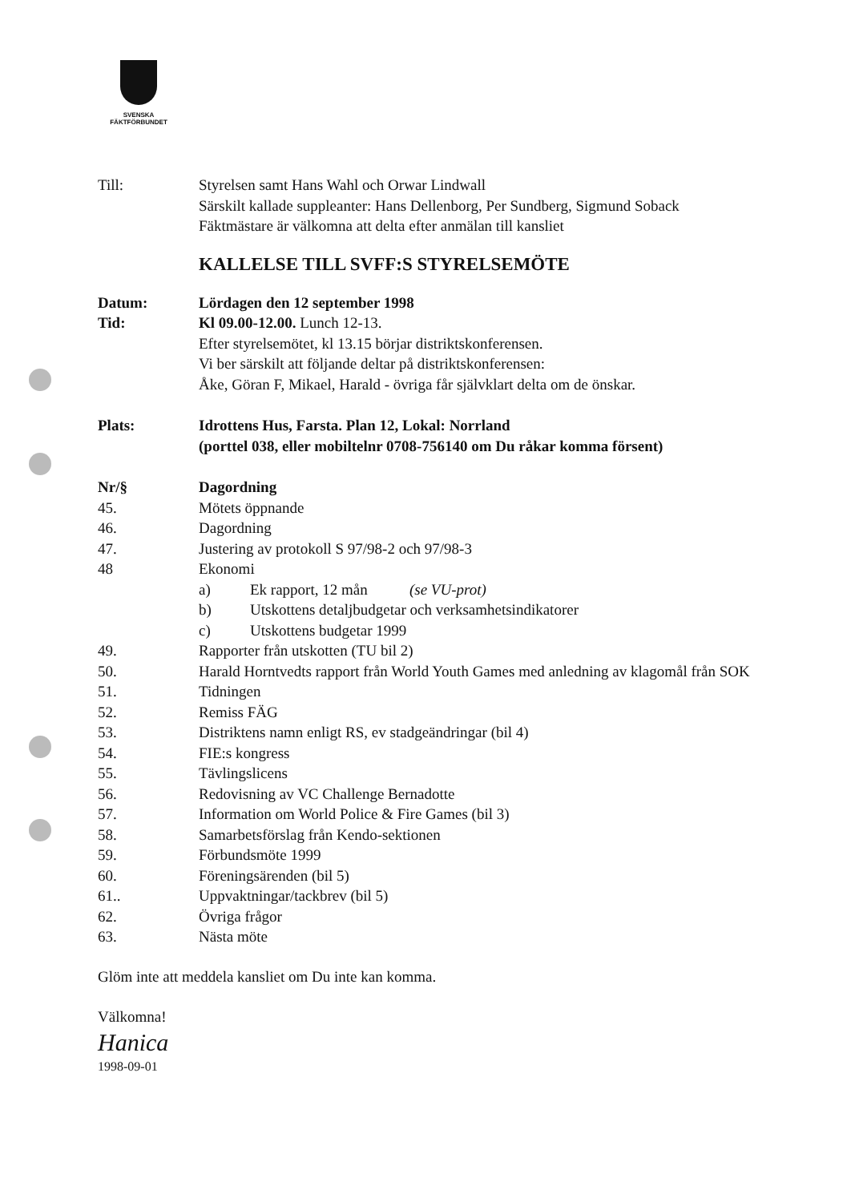SVENSKA
FÄKTFÖRBUNDET
Till: Styrelsen samt Hans Wahl och Orwar Lindwall
Särskilt kallade suppleanter: Hans Dellenborg, Per Sundberg, Sigmund Soback
Fäktmästare är välkomna att delta efter anmälan till kansliet
KALLELSE TILL SVFF:S STYRELSEMÖTE
Datum: Lördagen den 12 september 1998
Tid: Kl 09.00-12.00. Lunch 12-13.
Efter styrelsemötet, kl 13.15 börjar distriktskonferensen.
Vi ber särskilt att följande deltar på distriktskonferensen:
Åke, Göran F, Mikael, Harald - övriga får självklart delta om de önskar.
Plats: Idrottens Hus, Farsta. Plan 12, Lokal: Norrland
(porttel 038, eller mobiltelnr 0708-756140 om Du råkar komma försent)
Nr/§ Dagordning
45. Mötets öppnande
46. Dagordning
47. Justering av protokoll S 97/98-2 och 97/98-3
48 Ekonomi
a) Ek rapport, 12 mån (se VU-prot)
b) Utskottens detaljbudgetar och verksamhetsindikatorer
c) Utskottens budgetar 1999
49. Rapporter från utskotten (TU bil 2)
50. Harald Horntvedts rapport från World Youth Games med anledning av klagomål från SOK
51. Tidningen
52. Remiss FÄG
53. Distriktens namn enligt RS, ev stadgeändringar (bil 4)
54. FIE:s kongress
55. Tävlingslicens
56. Redovisning av VC Challenge Bernadotte
57. Information om World Police & Fire Games (bil 3)
58. Samarbetsförslag från Kendo-sektionen
59. Förbundsmöte 1999
60. Föreningsärenden (bil 5)
61.. Uppvaktningar/tackbrev (bil 5)
62. Övriga frågor
63. Nästa möte
Glöm inte att meddela kansliet om Du inte kan komma.
Välkomna!
Hanica
1998-09-01